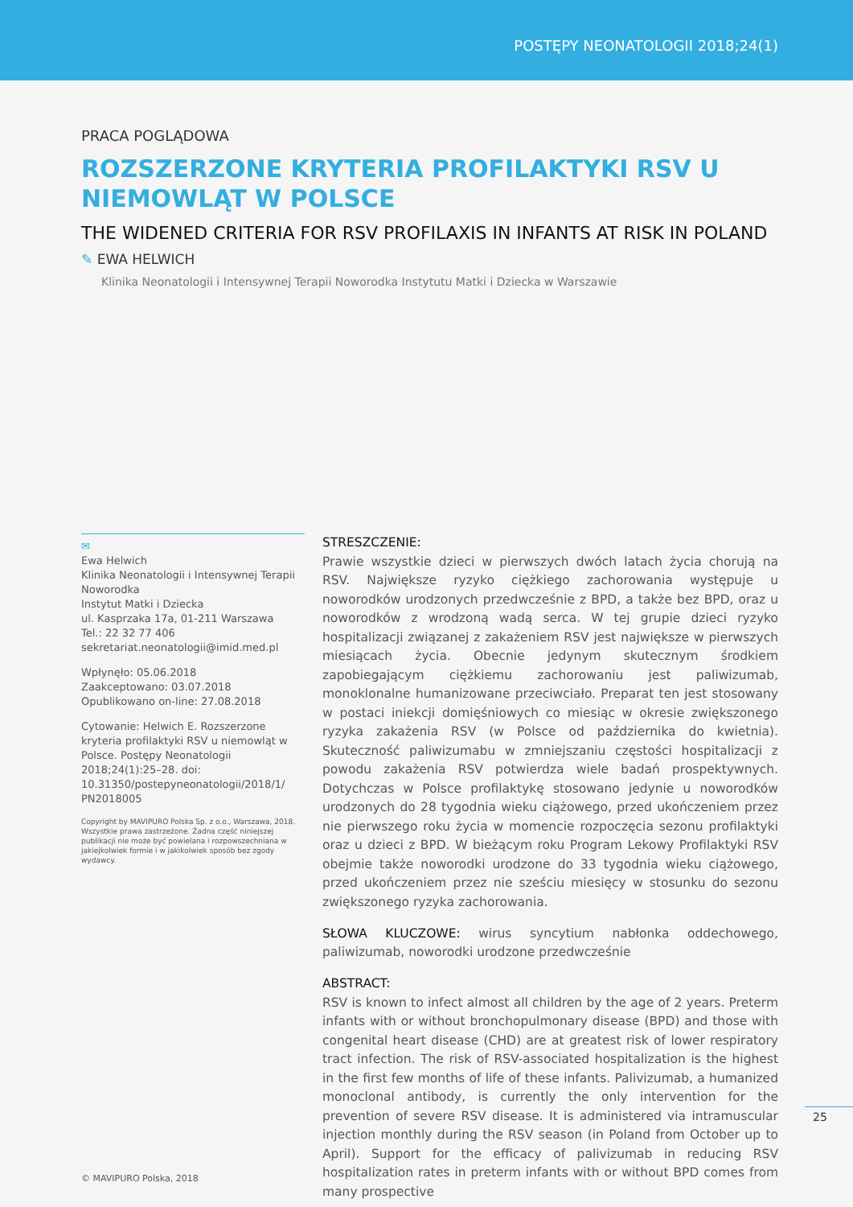POSTĘPY NEONATOLOGII 2018;24(1)
PRACA POGLĄDOWA
ROZSZERZONE KRYTERIA PROFILAKTYKI RSV U NIEMOWLĄT W POLSCE
THE WIDENED CRITERIA FOR RSV PROFILAXIS IN INFANTS AT RISK IN POLAND
✎ EWA HELWICH
Klinika Neonatologii i Intensywnej Terapii Noworodka Instytutu Matki i Dziecka w Warszawie
✉
Ewa Helwich
Klinika Neonatologii i Intensywnej Terapii Noworodka
Instytut Matki i Dziecka
ul. Kasprzaka 17a, 01-211 Warszawa
Tel.: 22 32 77 406
sekretariat.neonatologii@imid.med.pl
Wpłynęło: 05.06.2018
Zaakceptowano: 03.07.2018
Opublikowano on-line: 27.08.2018
Cytowanie: Helwich E. Rozszerzone kryteria profilaktyki RSV u niemowląt w Polsce. Postępy Neonatologii 2018;24(1):25–28. doi: 10.31350/postepyneonatologii/2018/1/ PN2018005
Copyright by MAVIPURO Polska Sp. z o.o., Warszawa, 2018. Wszystkie prawa zastrzeżone. Żadna część niniejszej publikacji nie może być powielana i rozpowszechniana w jakiejkolwiek formie i w jakikolwiek sposób bez zgody wydawcy.
STRESZCZENIE:
Prawie wszystkie dzieci w pierwszych dwóch latach życia chorują na RSV. Największe ryzyko ciężkiego zachorowania występuje u noworodków urodzonych przedwcześnie z BPD, a także bez BPD, oraz u noworodków z wrodzoną wadą serca. W tej grupie dzieci ryzyko hospitalizacji związanej z zakażeniem RSV jest największe w pierwszych miesiącach życia. Obecnie jedynym skutecznym środkiem zapobiegającym ciężkiemu zachorowaniu jest paliwizumab, monoklonalne humanizowane przeciwciało. Preparat ten jest stosowany w postaci iniekcji domięśniowych co miesiąc w okresie zwiększonego ryzyka zakażenia RSV (w Polsce od października do kwietnia). Skuteczność paliwizumabu w zmniejszaniu częstości hospitalizacji z powodu zakażenia RSV potwierdza wiele badań prospektywnych. Dotychczas w Polsce profilaktykę stosowano jedynie u noworodków urodzonych do 28 tygodnia wieku ciążowego, przed ukończeniem przez nie pierwszego roku życia w momencie rozpoczęcia sezonu profilaktyki oraz u dzieci z BPD. W bieżącym roku Program Lekowy Profilaktyki RSV obejmie także noworodki urodzone do 33 tygodnia wieku ciążowego, przed ukończeniem przez nie sześciu miesięcy w stosunku do sezonu zwiększonego ryzyka zachorowania.
SŁOWA KLUCZOWE: wirus syncytium nabłonka oddechowego, paliwizumab, noworodki urodzone przedwcześnie
ABSTRACT:
RSV is known to infect almost all children by the age of 2 years. Preterm infants with or without bronchopulmonary disease (BPD) and those with congenital heart disease (CHD) are at greatest risk of lower respiratory tract infection. The risk of RSV-associated hospitalization is the highest in the first few months of life of these infants. Palivizumab, a humanized monoclonal antibody, is currently the only intervention for the prevention of severe RSV disease. It is administered via intramuscular injection monthly during the RSV season (in Poland from October up to April). Support for the efficacy of palivizumab in reducing RSV hospitalization rates in preterm infants with or without BPD comes from many prospective
25
© MAVIPURO Polska, 2018